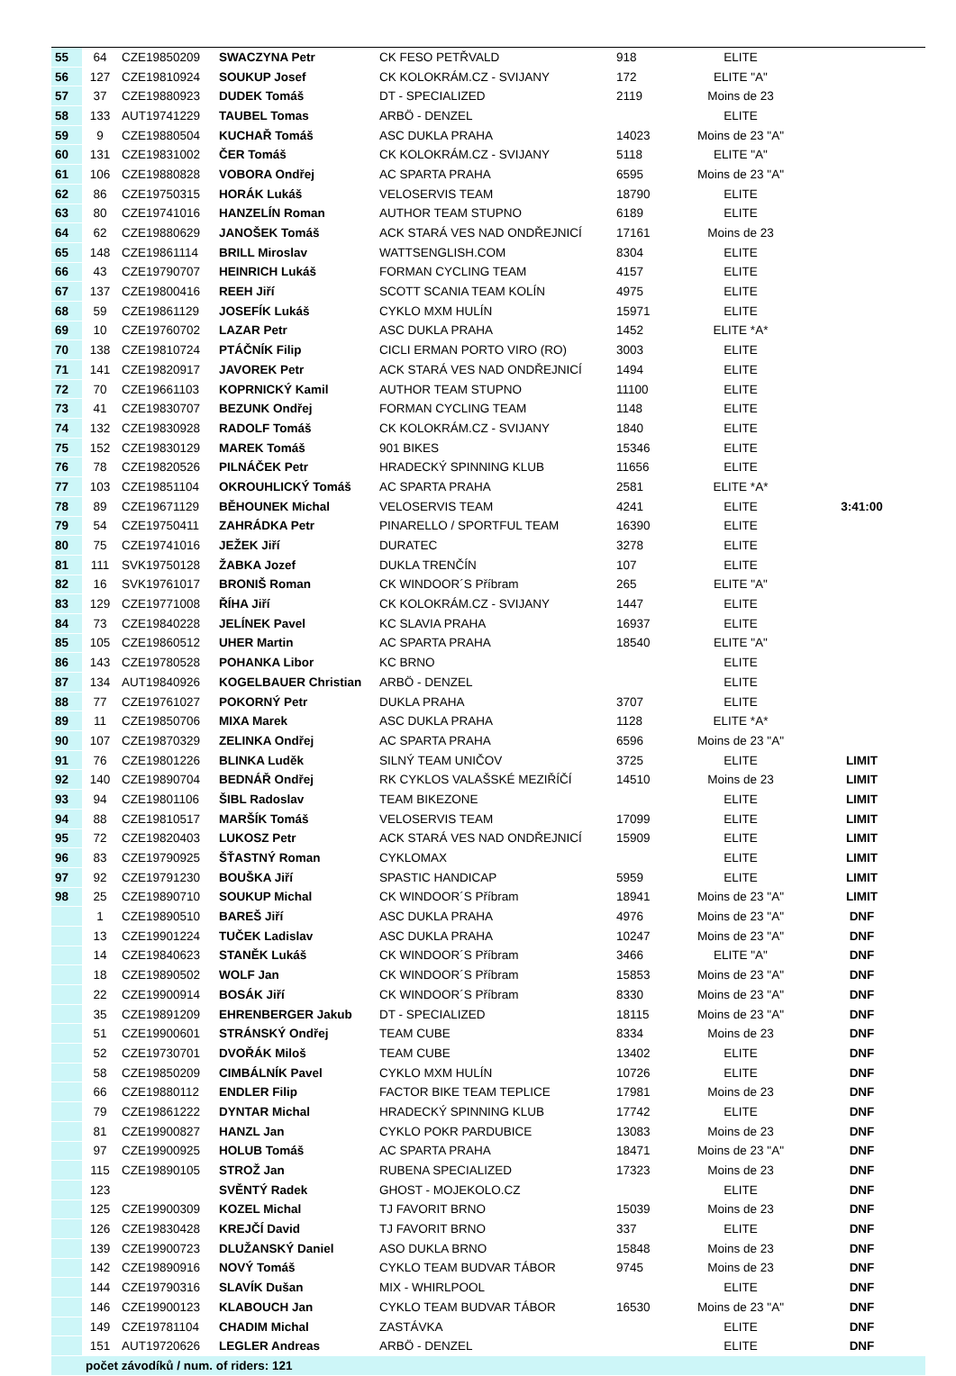| 55 | 64 | CZE19850209 | SWACZYNA Petr | CK FESO PETŘVALD | 918 | ELITE | |
| 56 | 127 | CZE19810924 | SOUKUP Josef | CK KOLOKRÁM.CZ - SVIJANY | 172 | ELITE "A" | |
| 57 | 37 | CZE19880923 | DUDEK Tomáš | DT - SPECIALIZED | 2119 | Moins de 23 | |
| 58 | 133 | AUT19741229 | TAUBEL Tomas | ARBÖ - DENZEL | | ELITE | |
| 59 | 9 | CZE19880504 | KUCHAŘ Tomáš | ASC DUKLA PRAHA | 14023 | Moins de 23 "A" | |
| 60 | 131 | CZE19831002 | ČER Tomáš | CK KOLOKRÁM.CZ - SVIJANY | 5118 | ELITE "A" | |
| 61 | 106 | CZE19880828 | VOBORA Ondřej | AC SPARTA PRAHA | 6595 | Moins de 23 "A" | |
| 62 | 86 | CZE19750315 | HORÁK Lukáš | VELOSERVIS TEAM | 18790 | ELITE | |
| 63 | 80 | CZE19741016 | HANZELÍN Roman | AUTHOR TEAM STUPNO | 6189 | ELITE | |
| 64 | 62 | CZE19880629 | JANOŠEK Tomáš | ACK STARÁ VES NAD ONDŘEJNICÍ | 17161 | Moins de 23 | |
| 65 | 148 | CZE19861114 | BRILL Miroslav | WATTSENGLISH.COM | 8304 | ELITE | |
| 66 | 43 | CZE19790707 | HEINRICH Lukáš | FORMAN CYCLING TEAM | 4157 | ELITE | |
| 67 | 137 | CZE19800416 | REEH Jiří | SCOTT SCANIA TEAM KOLÍN | 4975 | ELITE | |
| 68 | 59 | CZE19861129 | JOSEFÍK Lukáš | CYKLO MXM HULÍN | 15971 | ELITE | |
| 69 | 10 | CZE19760702 | LAZAR Petr | ASC DUKLA PRAHA | 1452 | ELITE *A* | |
| 70 | 138 | CZE19810724 | PTÁČNÍK Filip | CICLI ERMAN PORTO VIRO (RO) | 3003 | ELITE | |
| 71 | 141 | CZE19820917 | JAVOREK Petr | ACK STARÁ VES NAD ONDŘEJNICÍ | 1494 | ELITE | |
| 72 | 70 | CZE19661103 | KOPRNICKÝ Kamil | AUTHOR TEAM STUPNO | 11100 | ELITE | |
| 73 | 41 | CZE19830707 | BEZUNK Ondřej | FORMAN CYCLING TEAM | 1148 | ELITE | |
| 74 | 132 | CZE19830928 | RADOLF Tomáš | CK KOLOKRÁM.CZ - SVIJANY | 1840 | ELITE | |
| 75 | 152 | CZE19830129 | MAREK Tomáš | 901 BIKES | 15346 | ELITE | |
| 76 | 78 | CZE19820526 | PILNÁČEK Petr | HRADECKÝ SPINNING KLUB | 11656 | ELITE | |
| 77 | 103 | CZE19851104 | OKROUHLICKÝ Tomáš | AC SPARTA PRAHA | 2581 | ELITE *A* | |
| 78 | 89 | CZE19671129 | BĚHOUNEK Michal | VELOSERVIS TEAM | 4241 | ELITE | 3:41:00 |
| 79 | 54 | CZE19750411 | ZAHRÁDKA Petr | PINARELLO / SPORTFUL TEAM | 16390 | ELITE | |
| 80 | 75 | CZE19741016 | JEŽEK Jiří | DURATEC | 3278 | ELITE | |
| 81 | 111 | SVK19750128 | ŽABKA Jozef | DUKLA TRENČÍN | 107 | ELITE | |
| 82 | 16 | SVK19761017 | BRONIŠ Roman | CK WINDOOR´S Příbram | 265 | ELITE "A" | |
| 83 | 129 | CZE19771008 | ŘÍHA Jiří | CK KOLOKRÁM.CZ - SVIJANY | 1447 | ELITE | |
| 84 | 73 | CZE19840228 | JELÍNEK Pavel | KC SLAVIA PRAHA | 16937 | ELITE | |
| 85 | 105 | CZE19860512 | UHER Martin | AC SPARTA PRAHA | 18540 | ELITE "A" | |
| 86 | 143 | CZE19780528 | POHANKA Libor | KC BRNO | | ELITE | |
| 87 | 134 | AUT19840926 | KOGELBAUER Christian | ARBÖ - DENZEL | | ELITE | |
| 88 | 77 | CZE19761027 | POKORNÝ Petr | DUKLA PRAHA | 3707 | ELITE | |
| 89 | 11 | CZE19850706 | MIXA Marek | ASC DUKLA PRAHA | 1128 | ELITE *A* | |
| 90 | 107 | CZE19870329 | ZELINKA Ondřej | AC SPARTA PRAHA | 6596 | Moins de 23 "A" | |
| 91 | 76 | CZE19801226 | BLINKA Luděk | SILNÝ TEAM UNIČOV | 3725 | ELITE | LIMIT |
| 92 | 140 | CZE19890704 | BEDNÁŘ Ondřej | RK CYKLOS VALAŠSKÉ MEZIŘÍČÍ | 14510 | Moins de 23 | LIMIT |
| 93 | 94 | CZE19801106 | ŠIBL Radoslav | TEAM BIKEZONE | | ELITE | LIMIT |
| 94 | 88 | CZE19810517 | MARŠÍK Tomáš | VELOSERVIS TEAM | 17099 | ELITE | LIMIT |
| 95 | 72 | CZE19820403 | LUKOSZ Petr | ACK STARÁ VES NAD ONDŘEJNICÍ | 15909 | ELITE | LIMIT |
| 96 | 83 | CZE19790925 | ŠŤASTNÝ Roman | CYKLOMAX | | ELITE | LIMIT |
| 97 | 92 | CZE19791230 | BOUŠKA Jiří | SPASTIC HANDICAP | 5959 | ELITE | LIMIT |
| 98 | 25 | CZE19890710 | SOUKUP Michal | CK WINDOOR´S Příbram | 18941 | Moins de 23 "A" | LIMIT |
| | 1 | CZE19890510 | BAREŠ Jiří | ASC DUKLA PRAHA | 4976 | Moins de 23 "A" | DNF |
| | 13 | CZE19901224 | TUČEK Ladislav | ASC DUKLA PRAHA | 10247 | Moins de 23 "A" | DNF |
| | 14 | CZE19840623 | STANĚK Lukáš | CK WINDOOR´S Příbram | 3466 | ELITE "A" | DNF |
| | 18 | CZE19890502 | WOLF Jan | CK WINDOOR´S Příbram | 15853 | Moins de 23 "A" | DNF |
| | 22 | CZE19900914 | BOSÁK Jiří | CK WINDOOR´S Příbram | 8330 | Moins de 23 "A" | DNF |
| | 35 | CZE19891209 | EHRENBERGER Jakub | DT - SPECIALIZED | 18115 | Moins de 23 "A" | DNF |
| | 51 | CZE19900601 | STRÁNSKÝ Ondřej | TEAM CUBE | 8334 | Moins de 23 | DNF |
| | 52 | CZE19730701 | DVOŘÁK Miloš | TEAM CUBE | 13402 | ELITE | DNF |
| | 58 | CZE19850209 | CIMBÁLNÍK Pavel | CYKLO MXM HULÍN | 10726 | ELITE | DNF |
| | 66 | CZE19880112 | ENDLER Filip | FACTOR BIKE TEAM TEPLICE | 17981 | Moins de 23 | DNF |
| | 79 | CZE19861222 | DYNTAR Michal | HRADECKÝ SPINNING KLUB | 17742 | ELITE | DNF |
| | 81 | CZE19900827 | HANZL Jan | CYKLO POKR PARDUBICE | 13083 | Moins de 23 | DNF |
| | 97 | CZE19900925 | HOLUB Tomáš | AC SPARTA PRAHA | 18471 | Moins de 23 "A" | DNF |
| | 115 | CZE19890105 | STROŽ Jan | RUBENA SPECIALIZED | 17323 | Moins de 23 | DNF |
| | 123 | | SVĚNTÝ Radek | GHOST - MOJEKOLO.CZ | | ELITE | DNF |
| | 125 | CZE19900309 | KOZEL Michal | TJ FAVORIT BRNO | 15039 | Moins de 23 | DNF |
| | 126 | CZE19830428 | KREJČÍ David | TJ FAVORIT BRNO | 337 | ELITE | DNF |
| | 139 | CZE19900723 | DLUŽANSKÝ Daniel | ASO DUKLA BRNO | 15848 | Moins de 23 | DNF |
| | 142 | CZE19890916 | NOVÝ Tomáš | CYKLO TEAM BUDVAR TÁBOR | 9745 | Moins de 23 | DNF |
| | 144 | CZE19790316 | SLAVÍK Dušan | MIX - WHIRLPOOL | | ELITE | DNF |
| | 146 | CZE19900123 | KLABOUCH Jan | CYKLO TEAM BUDVAR TÁBOR | 16530 | Moins de 23 "A" | DNF |
| | 149 | CZE19781104 | CHADIM Michal | ZASTÁVKA | | ELITE | DNF |
| | 151 | AUT19720626 | LEGLER Andreas | ARBÖ - DENZEL | | ELITE | DNF |
| | počet závodíků / num. of riders: 121 | | | | | | |